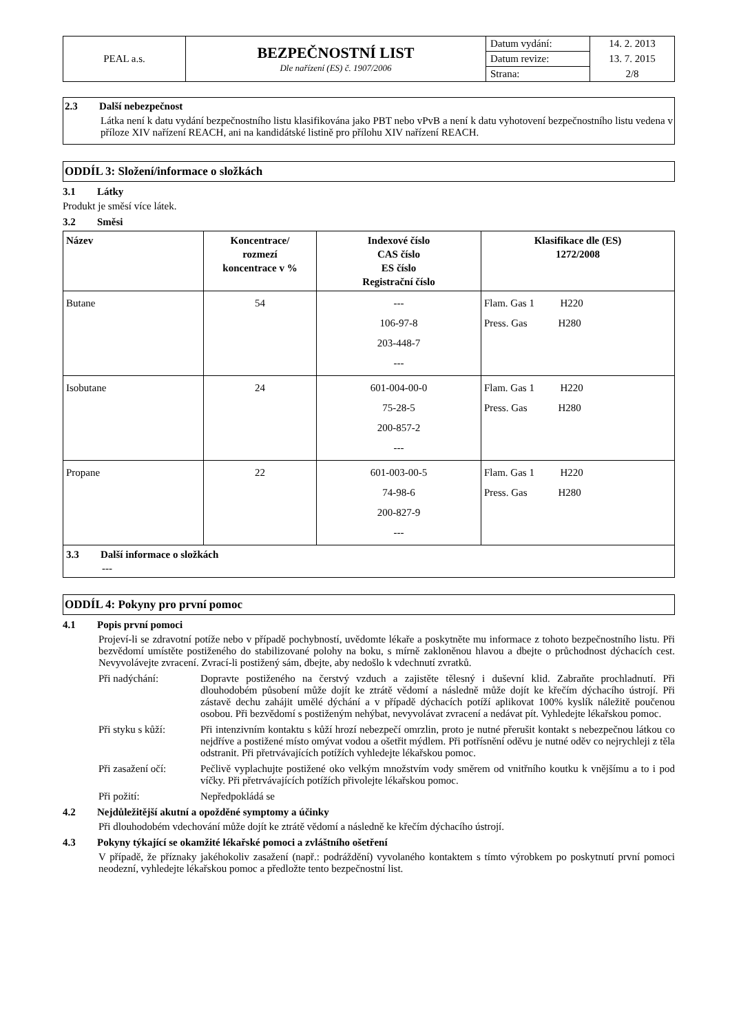| PEAL a.s. | BEZPEČNOSTNÍ LIST Dle nařízení (ES) č. 1907/2006 | Datum vydání: | 14. 2. 2013 |
| | | Datum revize: | 13. 7. 2015 |
| | | Strana: | 2/8 |
2.3 Další nebezpečnost
Látka není k datu vydání bezpečnostního listu klasifikována jako PBT nebo vPvB a není k datu vyhotovení bezpečnostního listu vedena v příloze XIV nařízení REACH, ani na kandidátské listině pro přílohu XIV nařízení REACH.
ODDÍL 3: Složení/informace o složkách
3.1 Látky
Produkt je směsí více látek.
3.2 Směsi
| Název | Koncentrace/ rozmezí koncentrace v % | Indexové číslo CAS číslo ES číslo Registrační číslo | Klasifikace dle (ES) 1272/2008 |
| --- | --- | --- | --- |
| Butane | 54 | --- 106-97-8 203-448-7 --- | Flam. Gas 1 H220 Press. Gas H280 |
| Isobutane | 24 | 601-004-00-0 75-28-5 200-857-2 --- | Flam. Gas 1 H220 Press. Gas H280 |
| Propane | 22 | 601-003-00-5 74-98-6 200-827-9 --- | Flam. Gas 1 H220 Press. Gas H280 |
| 3.3 Další informace o složkách --- | | | |
ODDÍL 4: Pokyny pro první pomoc
4.1 Popis první pomoci
Projeví-li se zdravotní potíže nebo v případě pochybností, uvědomte lékaře a poskytněte mu informace z tohoto bezpečnostního listu. Při bezvědomí umístěte postiženého do stabilizované polohy na boku, s mírně zakloněnou hlavou a dbejte o průchodnost dýchacích cest. Nevyvolávejte zvracení. Zvrací-li postižený sám, dbejte, aby nedošlo k vdechnutí zvratků.
Při nadýchání: Dopravte postiženého na čerstvý vzduch a zajistěte tělesný i duševní klid. Zabraňte prochladnutí. Při dlouhodobém působení může dojít ke ztrátě vědomí a následně může dojít ke křečím dýchacího ústrojí. Při zástavě dechu zahájit umělé dýchání a v případě dýchacích potíží aplikovat 100% kyslík náležitě poučenou osobou. Při bezvědomí s postiženým nehýbat, nevyvolávat zvracení a nedávat pít. Vyhledejte lékařskou pomoc.
Při styku s kůží:
Při intenzivním kontaktu s kůží hrozí nebezpečí omrzlin, proto je nutné přerušit kontakt s nebezpečnou látkou co nejdříve a postižené místo omývat vodou a ošetřit mýdlem. Při potřísnění oděvu je nutné oděv co nejrychleji z těla odstranit. Při přetrvávajících potížích vyhledejte lékařskou pomoc.
Při zasažení očí:
Pečlivě vyplachujte postižené oko velkým množstvím vody směrem od vnitřního koutku k vnějšímu a to i pod víčky. Při přetrvávajících potížích přivolejte lékařskou pomoc.
Při požití: Nepředpokládá se
4.2 Nejdůležitější akutní a opožděné symptomy a účinky
Při dlouhodobém vdechování může dojít ke ztrátě vědomí a následně ke křečím dýchacího ústrojí.
4.3 Pokyny týkající se okamžité lékařské pomoci a zvláštního ošetření
V případě, že příznaky jakéhokoliv zasažení (např.: podráždění) vyvolaného kontaktem s tímto výrobkem po poskytnutí první pomoci neodezní, vyhledejte lékařskou pomoc a předložte tento bezpečnostní list.